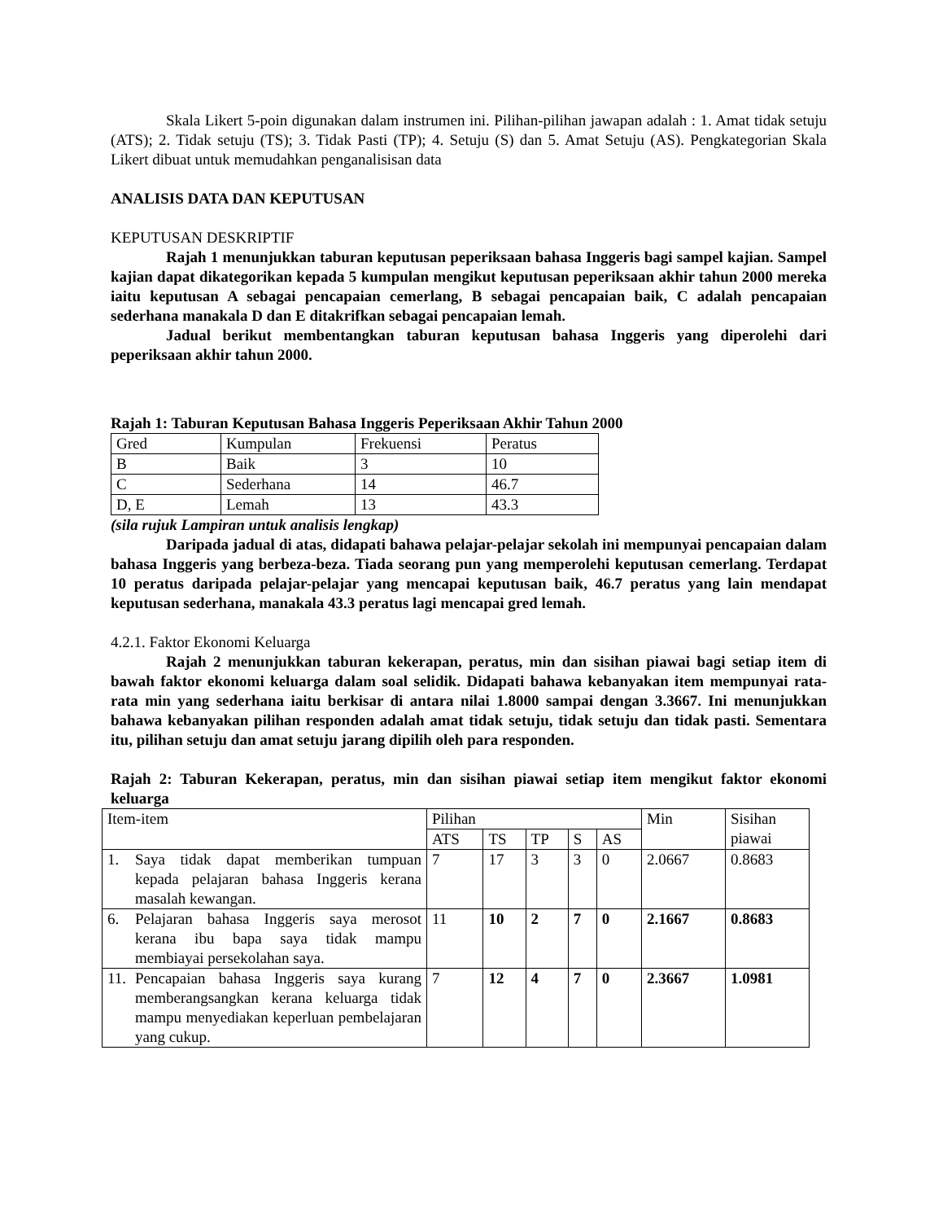Skala Likert 5-poin digunakan dalam instrumen ini. Pilihan-pilihan jawapan adalah : 1. Amat tidak setuju (ATS); 2. Tidak setuju (TS); 3. Tidak Pasti (TP); 4. Setuju (S) dan 5. Amat Setuju (AS). Pengkategorian Skala Likert dibuat untuk memudahkan penganalisisan data
ANALISIS DATA DAN KEPUTUSAN
KEPUTUSAN DESKRIPTIF
Rajah 1 menunjukkan taburan keputusan peperiksaan bahasa Inggeris bagi sampel kajian. Sampel kajian dapat dikategorikan kepada 5 kumpulan mengikut keputusan peperiksaan akhir tahun 2000 mereka iaitu keputusan A sebagai pencapaian cemerlang, B sebagai pencapaian baik, C adalah pencapaian sederhana manakala D dan E ditakrifkan sebagai pencapaian lemah.
Jadual berikut membentangkan taburan keputusan bahasa Inggeris yang diperolehi dari peperiksaan akhir tahun 2000.
Rajah 1: Taburan Keputusan Bahasa Inggeris Peperiksaan Akhir Tahun 2000
| Gred | Kumpulan | Frekuensi | Peratus |
| --- | --- | --- | --- |
| B | Baik | 3 | 10 |
| C | Sederhana | 14 | 46.7 |
| D, E | Lemah | 13 | 43.3 |
(sila rujuk Lampiran untuk analisis lengkap)
Daripada jadual di atas, didapati bahawa pelajar-pelajar sekolah ini mempunyai pencapaian dalam bahasa Inggeris yang berbeza-beza. Tiada seorang pun yang memperolehi keputusan cemerlang. Terdapat 10 peratus daripada pelajar-pelajar yang mencapai keputusan baik, 46.7 peratus yang lain mendapat keputusan sederhana, manakala 43.3 peratus lagi mencapai gred lemah.
4.2.1. Faktor Ekonomi Keluarga
Rajah 2 menunjukkan taburan kekerapan, peratus, min dan sisihan piawai bagi setiap item di bawah faktor ekonomi keluarga dalam soal selidik. Didapati bahawa kebanyakan item mempunyai rata-rata min yang sederhana iaitu berkisar di antara nilai 1.8000 sampai dengan 3.3667. Ini menunjukkan bahawa kebanyakan pilihan responden adalah amat tidak setuju, tidak setuju dan tidak pasti. Sementara itu, pilihan setuju dan amat setuju jarang dipilih oleh para responden.
Rajah 2: Taburan Kekerapan, peratus, min dan sisihan piawai setiap item mengikut faktor ekonomi keluarga
| Item-item | Pilihan | | | | | Min | Sisihan piawai |
| --- | --- | --- | --- | --- | --- | --- | --- |
| | ATS | TS | TP | S | AS | | |
| 1. Saya tidak dapat memberikan tumpuan kepada pelajaran bahasa Inggeris kerana masalah kewangan . | 7 | 17 | 3 | 3 | 0 | 2.0667 | 0.8683 |
| 6. Pelajaran bahasa Inggeris saya merosot kerana ibu bapa saya tidak mampu membiayai persekolahan saya. | 11 | 10 | 2 | 7 | 0 | 2.1667 | 0.8683 |
| 11. Pencapaian bahasa Inggeris saya kurang memberangsangkan kerana keluarga tidak mampu menyediakan keperluan pembelajaran yang cukup. | 7 | 12 | 4 | 7 | 0 | 2.3667 | 1.0981 |